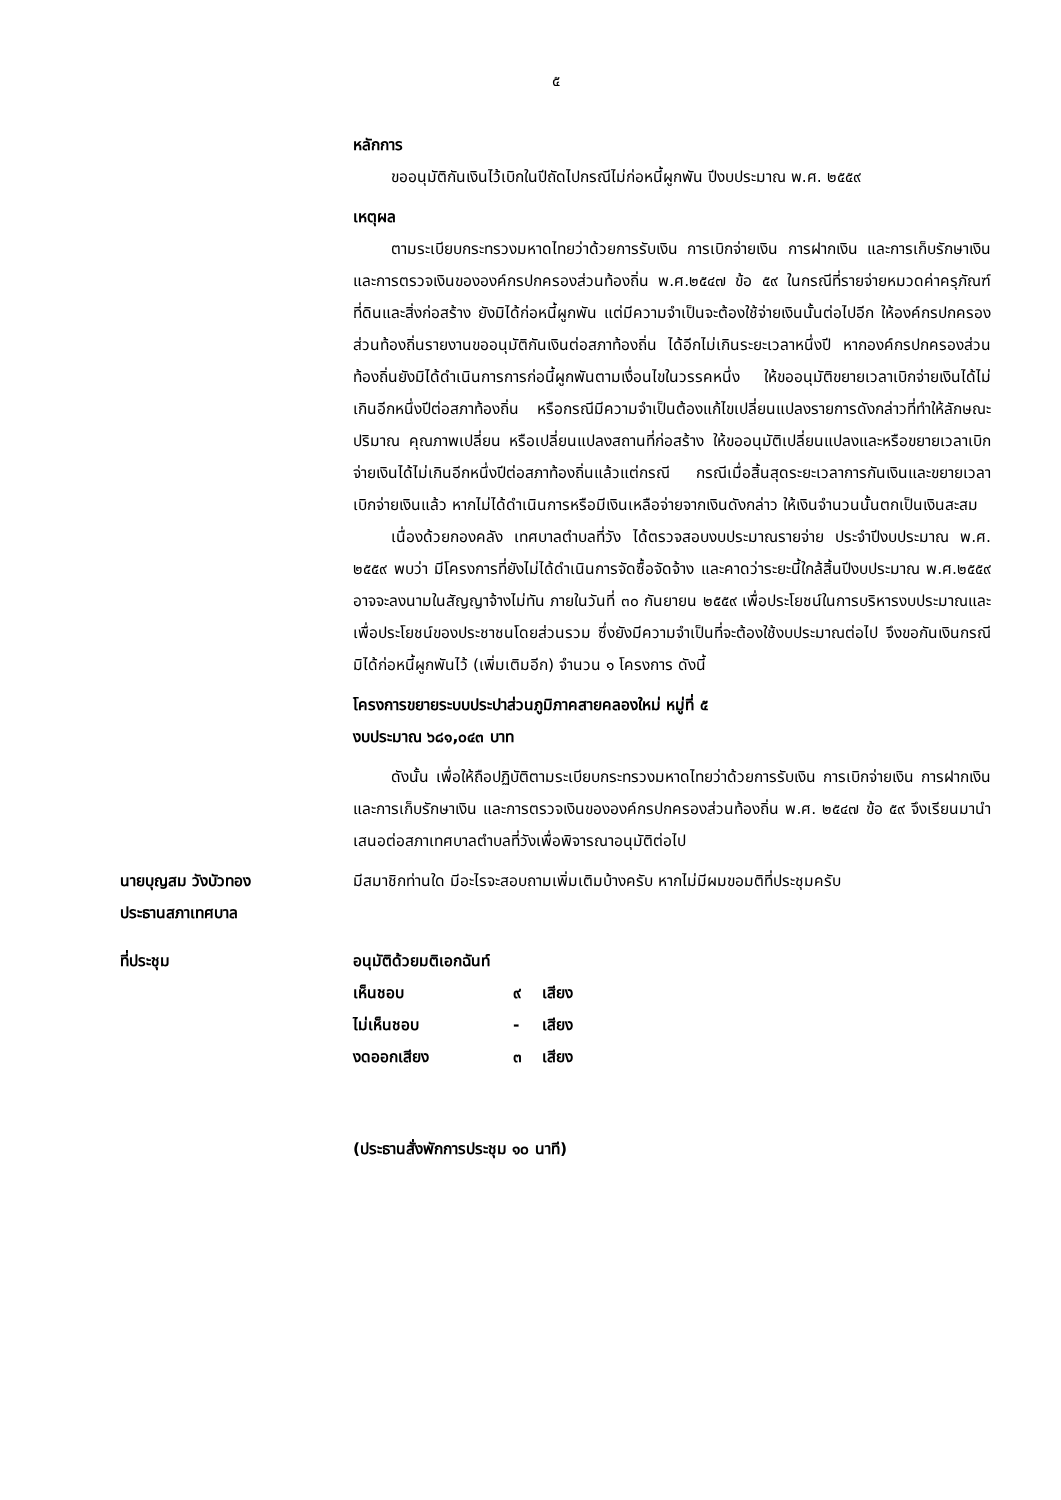๕
หลักการ
ขออนุมัติกันเงินไว้เบิกในปีถัดไปกรณีไม่ก่อหนี้ผูกพัน ปีงบประมาณ พ.ศ. ๒๕๕๙
เหตุผล
ตามระเบียบกระทรวงมหาดไทยว่าด้วยการรับเงิน การเบิกจ่ายเงิน การฝากเงิน และการเก็บรักษาเงิน และการตรวจเงินขององค์กรปกครองส่วนท้องถิ่น พ.ศ.๒๕๔๗ ข้อ ๕๙ ในกรณีที่รายจ่ายหมวดค่าครุภัณฑ์ที่ดินและสิ่งก่อสร้าง ยังมิได้ก่อหนี้ผูกพัน แต่มีความจำเป็นจะต้องใช้จ่ายเงินนั้นต่อไปอีก ให้องค์กรปกครองส่วนท้องถิ่นรายงานขออนุมัติกันเงินต่อสภาท้องถิ่น ได้อีกไม่เกินระยะเวลาหนึ่งปี หากองค์กรปกครองส่วนท้องถิ่นยังมิได้ดำเนินการการก่อนี้ผูกพันตามเงื่อนไขในวรรคหนึ่ง ให้ขออนุมัติขยายเวลาเบิกจ่ายเงินได้ไม่เกินอีกหนึ่งปีต่อสภาท้องถิ่น หรือกรณีมีความจำเป็นต้องแก้ไขเปลี่ยนแปลงรายการดังกล่าวที่ทำให้ลักษณะ ปริมาณ คุณภาพเปลี่ยน หรือเปลี่ยนแปลงสถานที่ก่อสร้าง ให้ขออนุมัติเปลี่ยนแปลงและหรือขยายเวลาเบิกจ่ายเงินได้ไม่เกินอีกหนึ่งปีต่อสภาท้องถิ่นแล้วแต่กรณี กรณีเมื่อสิ้นสุดระยะเวลาการกันเงินและขยายเวลาเบิกจ่ายเงินแล้ว หากไม่ได้ดำเนินการหรือมีเงินเหลือจ่ายจากเงินดังกล่าว ให้เงินจำนวนนั้นตกเป็นเงินสะสม
เนื่องด้วยกองคลัง เทศบาลตำบลที่วัง ได้ตรวจสอบงบประมาณรายจ่าย ประจำปีงบประมาณ พ.ศ. ๒๕๕๙ พบว่า มีโครงการที่ยังไม่ได้ดำเนินการจัดซื้อจัดจ้าง และคาดว่าระยะนี้ใกล้สิ้นปีงบประมาณ พ.ศ.๒๕๕๙ อาจจะลงนามในสัญญาจ้างไม่ทัน ภายในวันที่ ๓๐ กันยายน ๒๕๕๙ เพื่อประโยชน์ในการบริหารงบประมาณและเพื่อประโยชน์ของประชาชนโดยส่วนรวม ซึ่งยังมีความจำเป็นที่จะต้องใช้งบประมาณต่อไป จึงขอกันเงินกรณีมิได้ก่อหนี้ผูกพันไว้ (เพิ่มเติมอีก) จำนวน ๑ โครงการ ดังนี้
โครงการขยายระบบประปาส่วนภูมิภาคสายคลองใหม่ หมู่ที่ ๕
งบประมาณ ๖๘๑,๐๔๓ บาท
ดังนั้น เพื่อให้ถือปฏิบัติตามระเบียบกระทรวงมหาดไทยว่าด้วยการรับเงิน การเบิกจ่ายเงิน การฝากเงิน และการเก็บรักษาเงิน และการตรวจเงินขององค์กรปกครองส่วนท้องถิ่น พ.ศ. ๒๕๔๗ ข้อ ๕๙ จึงเรียนมานำเสนอต่อสภาเทศบาลตำบลที่วังเพื่อพิจารณาอนุมัติต่อไป
นายบุญสม วังบัวทอง
ประธานสภาเทศบาล
มีสมาชิกท่านใด มีอะไรจะสอบถามเพิ่มเติมบ้างครับ หากไม่มีผมขอมติที่ประชุมครับ
ที่ประชุม อนุมัติด้วยมติเอกฉันท์
| เห็นชอบ | ๙ | เสียง |
| ไม่เห็นชอบ | - | เสียง |
| งดออกเสียง | ๓ | เสียง |
(ประธานสั่งพักการประชุม ๑๐ นาที)